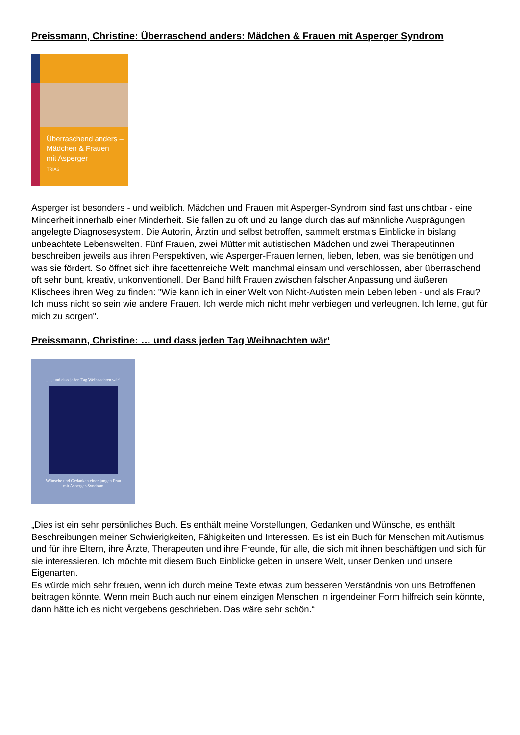Preissmann, Christine: Überraschend anders: Mädchen & Frauen mit Asperger Syndrom
Überraschend anders –
Mädchen & Frauen
mit Asperger
TRIAS
Asperger ist besonders - und weiblich. Mädchen und Frauen mit Asperger-Syndrom sind fast unsichtbar - eine Minderheit innerhalb einer Minderheit. Sie fallen zu oft und zu lange durch das auf männliche Ausprägungen angelegte Diagnosesystem. Die Autorin, Ärztin und selbst betroffen, sammelt erstmals Einblicke in bislang unbeachtete Lebenswelten. Fünf Frauen, zwei Mütter mit autistischen Mädchen und zwei Therapeutinnen beschreiben jeweils aus ihren Perspektiven, wie Asperger-Frauen lernen, lieben, leben, was sie benötigen und was sie fördert. So öffnet sich ihre facettenreiche Welt: manchmal einsam und verschlossen, aber überraschend oft sehr bunt, kreativ, unkonventionell. Der Band hilft Frauen zwischen falscher Anpassung und äußeren Klischees ihren Weg zu finden: "Wie kann ich in einer Welt von Nicht-Autisten mein Leben leben - und als Frau? Ich muss nicht so sein wie andere Frauen. Ich werde mich nicht mehr verbiegen und verleugnen. Ich lerne, gut für mich zu sorgen".
Preissmann, Christine: … und dass jeden Tag Weihnachten wär‘
„… und dass jeden Tag Weihnachten wär’
Wünsche und Gedanken einer jungen Frau
mit Asperger-Syndrom
„Dies ist ein sehr persönliches Buch. Es enthält meine Vorstellungen, Gedanken und Wünsche, es enthält Beschreibungen meiner Schwierigkeiten, Fähigkeiten und Interessen. Es ist ein Buch für Menschen mit Autismus und für ihre Eltern, ihre Ärzte, Therapeuten und ihre Freunde, für alle, die sich mit ihnen beschäftigen und sich für sie interessieren. Ich möchte mit diesem Buch Einblicke geben in unsere Welt, unser Denken und unsere Eigenarten.
Es würde mich sehr freuen, wenn ich durch meine Texte etwas zum besseren Verständnis von uns Betroffenen beitragen könnte. Wenn mein Buch auch nur einem einzigen Menschen in irgendeiner Form hilfreich sein könnte, dann hätte ich es nicht vergebens geschrieben. Das wäre sehr schön.“